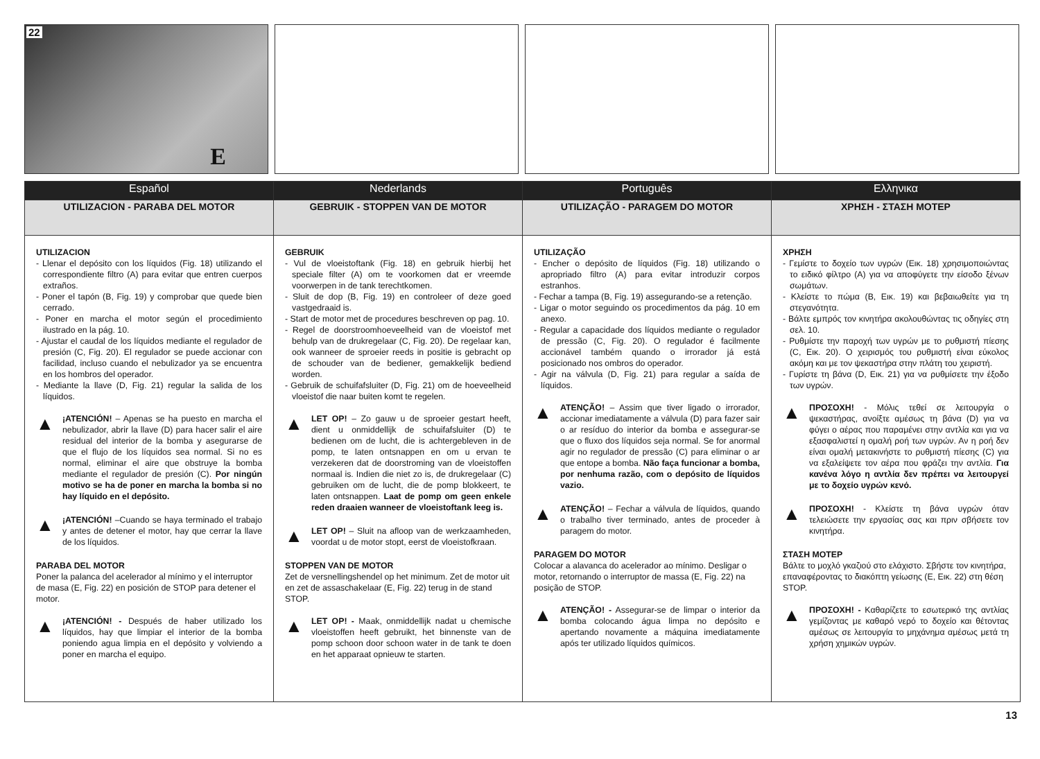22
E
| Español | Nederlands | Português | Ελληνικα |
| --- | --- | --- | --- |
| UTILIZACION - PARABA DEL MOTOR | GEBRUIK - STOPPEN VAN DE MOTOR | UTILIZAÇÃO - PARAGEM DO MOTOR | ΧΡΗΣΗ - ΣΤΑΣΗ ΜΟΤΕΡ |
| UTILIZACION - Llenar el depósito con los líquidos (Fig. 18) utilizando el correspondiente filtro (A) para evitar que entren cuerpos extraños. - Poner el tapón (B, Fig. 19) y comprobar que quede bien cerrado. - Poner en marcha el motor según el procedimiento ilustrado en la pág. 10. - Ajustar el caudal de los líquidos mediante el regulador de presión (C, Fig. 20). El regulador se puede accionar con facilidad, incluso cuando el nebulizador ya se encuentra en los hombros del operador. - Mediante la llave (D, Fig. 21) regular la salida de los líquidos. ▲ ¡ATENCIÓN! – Apenas se ha puesto en marcha el nebulizador, abrir la llave (D) para hacer salir el aire residual del interior de la bomba y asegurarse de que el flujo de los líquidos sea normal. Si no es normal, eliminar el aire que obstruye la bomba mediante el regulador de presión (C). Por ningún motivo se ha de poner en marcha la bomba si no hay líquido en el depósito. ▲ ¡ATENCIÓN! –Cuando se haya terminado el trabajo y antes de detener el motor, hay que cerrar la llave de los líquidos. PARABA DEL MOTOR Poner la palanca del acelerador al mínimo y el interruptor de masa (E, Fig. 22) en posición de STOP para detener el motor. ▲ ¡ATENCIÓN! - Después de haber utilizado los líquidos, hay que limpiar el interior de la bomba poniendo agua limpia en el depósito y volviendo a poner en marcha el equipo. | GEBRUIK - Vul de vloeistoftank (Fig. 18) en gebruik hierbij het speciale filter (A) om te voorkomen dat er vreemde voorwerpen in de tank terechtkomen. - Sluit de dop (B, Fig. 19) en controleer of deze goed vastgedraaid is. - Start de motor met de procedures beschreven op pag. 10. - Regel de doorstroomhoeveelheid van de vloeistof met behulp van de drukregelaar (C, Fig. 20). De regelaar kan, ook wanneer de sproeier reeds in positie is gebracht op de schouder van de bediener, gemakkelijk bediend worden. - Gebruik de schuifafsluiter (D, Fig. 21) om de hoeveelheid vloeistof die naar buiten komt te regelen. ▲ LET OP! – Zo gauw u de sproeier gestart heeft, dient u onmiddellijk de schuifafsluiter (D) te bedienen om de lucht, die is achtergebleven in de pomp, te laten ontsnappen en om u ervan te verzekeren dat de doorstroming van de vloeistoffen normaal is. Indien die niet zo is, de drukregelaar (C) gebruiken om de lucht, die de pomp blokkeert, te laten ontsnappen. Laat de pomp om geen enkele reden draaien wanneer de vloeistoftank leeg is. ▲ LET OP! – Sluit na afloop van de werkzaamheden, voordat u de motor stopt, eerst de vloeistofkraan. STOPPEN VAN DE MOTOR Zet de versnellingshendel op het minimum. Zet de motor uit en zet de assaschakelaar (E, Fig. 22) terug in de stand STOP. ▲ LET OP! - Maak, onmiddellijk nadat u chemische vloeistoffen heeft gebruikt, het binnenste van de pomp schoon door schoon water in de tank te doen en het apparaat opnieuw te starten. | UTILIZAÇÃO - Encher o depósito de líquidos (Fig. 18) utilizando o apropriado filtro (A) para evitar introduzir corpos estranhos. - Fechar a tampa (B, Fig. 19) assegurando-se a retenção. - Ligar o motor seguindo os procedimentos da pág. 10 em anexo. - Regular a capacidade dos líquidos mediante o regulador de pressão (C, Fig. 20). O regulador é facilmente accionável também quando o irrorador já está posicionado nos ombros do operador. - Agir na válvula (D, Fig. 21) para regular a saída de líquidos. ▲ ATENÇÃO! – Assim que tiver ligado o irrorador, accionar imediatamente a válvula (D) para fazer sair o ar resíduo do interior da bomba e assegurar-se que o fluxo dos líquidos seja normal. Se for anormal agir no regulador de pressão (C) para eliminar o ar que entope a bomba. Não faça funcionar a bomba, por nenhuma razão, com o depósito de líquidos vazio. ▲ ATENÇÃO! – Fechar a válvula de líquidos, quando o trabalho tiver terminado, antes de proceder à paragem do motor. PARAGEM DO MOTOR Colocar a alavanca do acelerador ao mínimo. Desligar o motor, retornando o interruptor de massa (E, Fig. 22) na posição de STOP. ▲ ATENÇÃO! - Assegurar-se de limpar o interior da bomba colocando água limpa no depósito e apertando novamente a máquina imediatamente após ter utilizado líquidos químicos. | ΧΡΗΣΗ - Γεμίστε το δοχείο των υγρών (Εικ. 18) χρησιμοποιώντας το ειδικό φίλτρο (A) για να αποφύγετε την είσοδο ξένων σωμάτων. - Κλείστε το πώμα (B, Εικ. 19) και βεβαιωθείτε για τη στεγανότητα. - Βάλτε εμπρός τον κινητήρα ακολουθώντας τις οδηγίες στη σελ. 10. - Ρυθμίστε την παροχή των υγρών με το ρυθμιστή πίεσης (C, Εικ. 20). Ο χειρισμός του ρυθμιστή είναι εύκολος ακόμη και με τον ψεκαστήρα στην πλάτη του χειριστή. - Γυρίστε τη βάνα (D, Εικ. 21) για να ρυθμίσετε την έξοδο των υγρών. ▲ ΠΡΟΣΟΧΗ! - Μόλις τεθεί σε λειτουργία ο ψεκαστήρας, ανοίξτε αμέσως τη βάνα (D) για να φύγει ο αέρας που παραμένει στην αντλία και για να εξασφαλιστεί η ομαλή ροή των υγρών. Αν η ροή δεν είναι ομαλή μετακινήστε το ρυθμιστή πίεσης (C) για να εξαλείψετε τον αέρα που φράζει την αντλία. Για κανένα λόγο η αντλία δεν πρέπει να λειτουργεί με το δοχείο υγρών κενό. ▲ ΠΡΟΣΟΧΗ! - Κλείστε τη βάνα υγρών όταν τελειώσετε την εργασίας σας και πριν σβήσετε τον κινητήρα. ΣΤΑΣΗ ΜΟΤΕΡ Βάλτε το μοχλό γκαζιού στο ελάχιστο. Σβήστε τον κινητήρα, επαναφέροντας το διακόπτη γείωσης (E, Εικ. 22) στη θέση STOP. ▲ ΠΡΟΣΟΧΗ! - Καθαρίζετε το εσωτερικό της αντλίας γεμίζοντας με καθαρό νερό το δοχείο και θέτοντας αμέσως σε λειτουργία το μηχάνημα αμέσως μετά τη χρήση χημικών υγρών. |
13